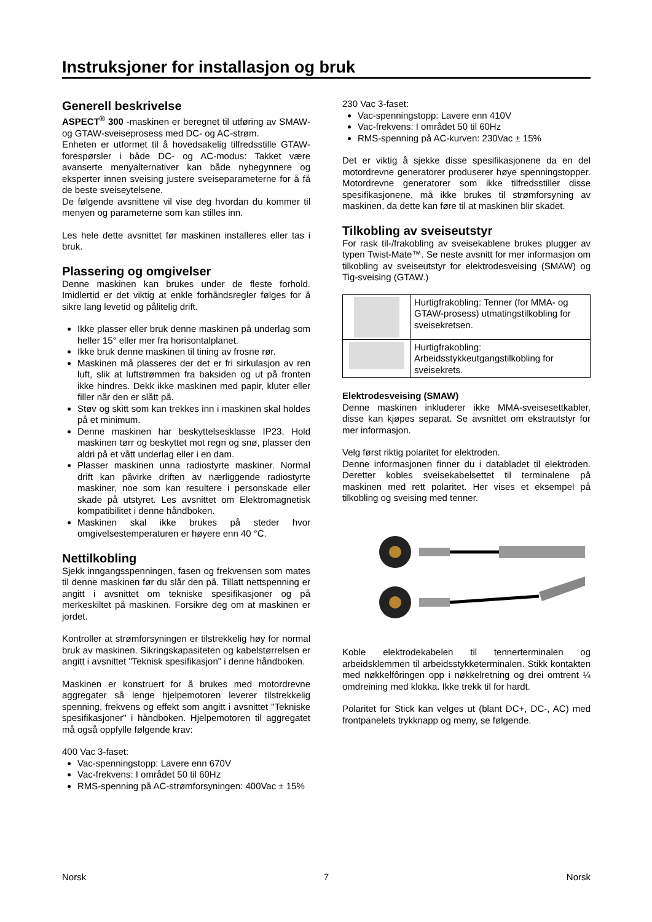Instruksjoner for installasjon og bruk
Generell beskrivelse
ASPECT<sup>®</sup> 300 -maskinen er beregnet til utføring av SMAW- og GTAW-sveiseprosess med DC- og AC-strøm.
Enheten er utformet til å hovedsakelig tilfredsstille GTAW-forespørsler i både DC- og AC-modus: Takket være avanserte menyalternativer kan både nybegynnere og eksperter innen sveising justere sveiseparameterne for å få de beste sveiseytelsene.
De følgende avsnittene vil vise deg hvordan du kommer til menyen og parameterne som kan stilles inn.
Les hele dette avsnittet før maskinen installeres eller tas i bruk.
Plassering og omgivelser
Denne maskinen kan brukes under de fleste forhold. Imidlertid er det viktig at enkle forhåndsregler følges for å sikre lang levetid og pålitelig drift.
Ikke plasser eller bruk denne maskinen på underlag som heller 15° eller mer fra horisontalplanet.
Ikke bruk denne maskinen til tining av frosne rør.
Maskinen må plasseres der det er fri sirkulasjon av ren luft, slik at luftstrømmen fra baksiden og ut på fronten ikke hindres. Dekk ikke maskinen med papir, kluter eller filler når den er slått på.
Støv og skitt som kan trekkes inn i maskinen skal holdes på et minimum.
Denne maskinen har beskyttelsesklasse IP23. Hold maskinen tørr og beskyttet mot regn og snø, plasser den aldri på et vått underlag eller i en dam.
Plasser maskinen unna radiostyrte maskiner. Normal drift kan påvirke driften av nærliggende radiostyrte maskiner, noe som kan resultere i personskade eller skade på utstyret. Les avsnittet om Elektromagnetisk kompatibilitet i denne håndboken.
Maskinen skal ikke brukes på steder hvor omgivelsestemperaturen er høyere enn 40 °C.
Nettilkobling
Sjekk inngangsspenningen, fasen og frekvensen som mates til denne maskinen før du slår den på. Tillatt nettspenning er angitt i avsnittet om tekniske spesifikasjoner og på merkeskiltet på maskinen. Forsikre deg om at maskinen er jordet.
Kontroller at strømforsyningen er tilstrekkelig høy for normal bruk av maskinen. Sikringskapasiteten og kabelstørrelsen er angitt i avsnittet "Teknisk spesifikasjon" i denne håndboken.
Maskinen er konstruert for å brukes med motordrevne aggregater så lenge hjelpemotoren leverer tilstrekkelig spenning, frekvens og effekt som angitt i avsnittet "Tekniske spesifikasjoner" i håndboken. Hjelpemotoren til aggregatet må også oppfylle følgende krav:
400 Vac 3-faset:
Vac-spenningstopp: Lavere enn 670V
Vac-frekvens: I området 50 til 60Hz
RMS-spenning på AC-strømforsyningen: 400Vac ± 15%
230 Vac 3-faset:
Vac-spenningstopp: Lavere enn 410V
Vac-frekvens: I området 50 til 60Hz
RMS-spenning på AC-kurven: 230Vac ± 15%
Det er viktig å sjekke disse spesifikasjonene da en del motordrevne generatorer produserer høye spenningstopper. Motordrevne generatorer som ikke tilfredsstiller disse spesifikasjonene, må ikke brukes til strømforsyning av maskinen, da dette kan føre til at maskinen blir skadet.
Tilkobling av sveiseutstyr
For rask til-/frakobling av sveisekablene brukes plugger av typen Twist-Mate™. Se neste avsnitt for mer informasjon om tilkobling av sveiseutstyr for elektrodesveising (SMAW) og Tig-sveising (GTAW.)
| | Hurtigfrakobling: Tenner (for MMA- og GTAW-prosess) utmatingstilkobling for sveisekretsen. |
| | Hurtigfrakobling: Arbeidsstykkeutgangstilkobling for sveisekrets. |
Elektrodesveising (SMAW)
Denne maskinen inkluderer ikke MMA-sveisesettkabler, disse kan kjøpes separat. Se avsnittet om ekstrautstyr for mer informasjon.
Velg først riktig polaritet for elektroden.
Denne informasjonen finner du i databladet til elektroden. Deretter kobles sveisekabelsettet til terminalene på maskinen med rett polaritet. Her vises et eksempel på tilkobling og sveising med tenner.
Koble elektrodekabelen til tennerterminalen og arbeidsklemmen til arbeidsstykketerminalen. Stikk kontakten med nøkkelfôringen opp i nøkkelretning og drei omtrent ¼ omdreining med klokka. Ikke trekk til for hardt.
Polaritet for Stick kan velges ut (blant DC+, DC-, AC) med frontpanelets trykknapp og meny, se følgende.
Norsk 7 Norsk